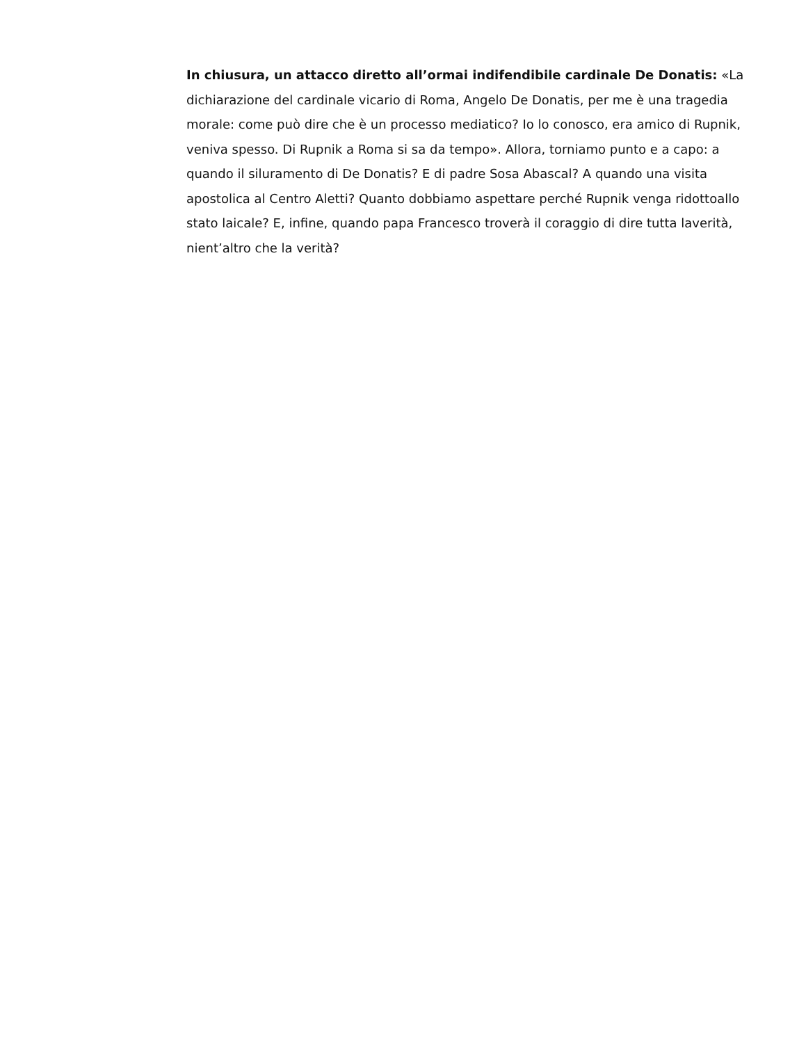In chiusura, un attacco diretto all’ormai indifendibile cardinale De Donatis: «La dichiarazione del cardinale vicario di Roma, Angelo De Donatis, per me è una tragedia morale: come può dire che è un processo mediatico? Io lo conosco, era amico di Rupnik, veniva spesso. Di Rupnik a Roma si sa da tempo». Allora, torniamo punto e a capo: a quando il siluramento di De Donatis? E di padre Sosa Abascal? A quando una visita apostolica al Centro Aletti? Quanto dobbiamo aspettare perché Rupnik venga ridottoallo stato laicale? E, infine, quando papa Francesco troverà il coraggio di dire tutta laverità, nient’altro che la verità?